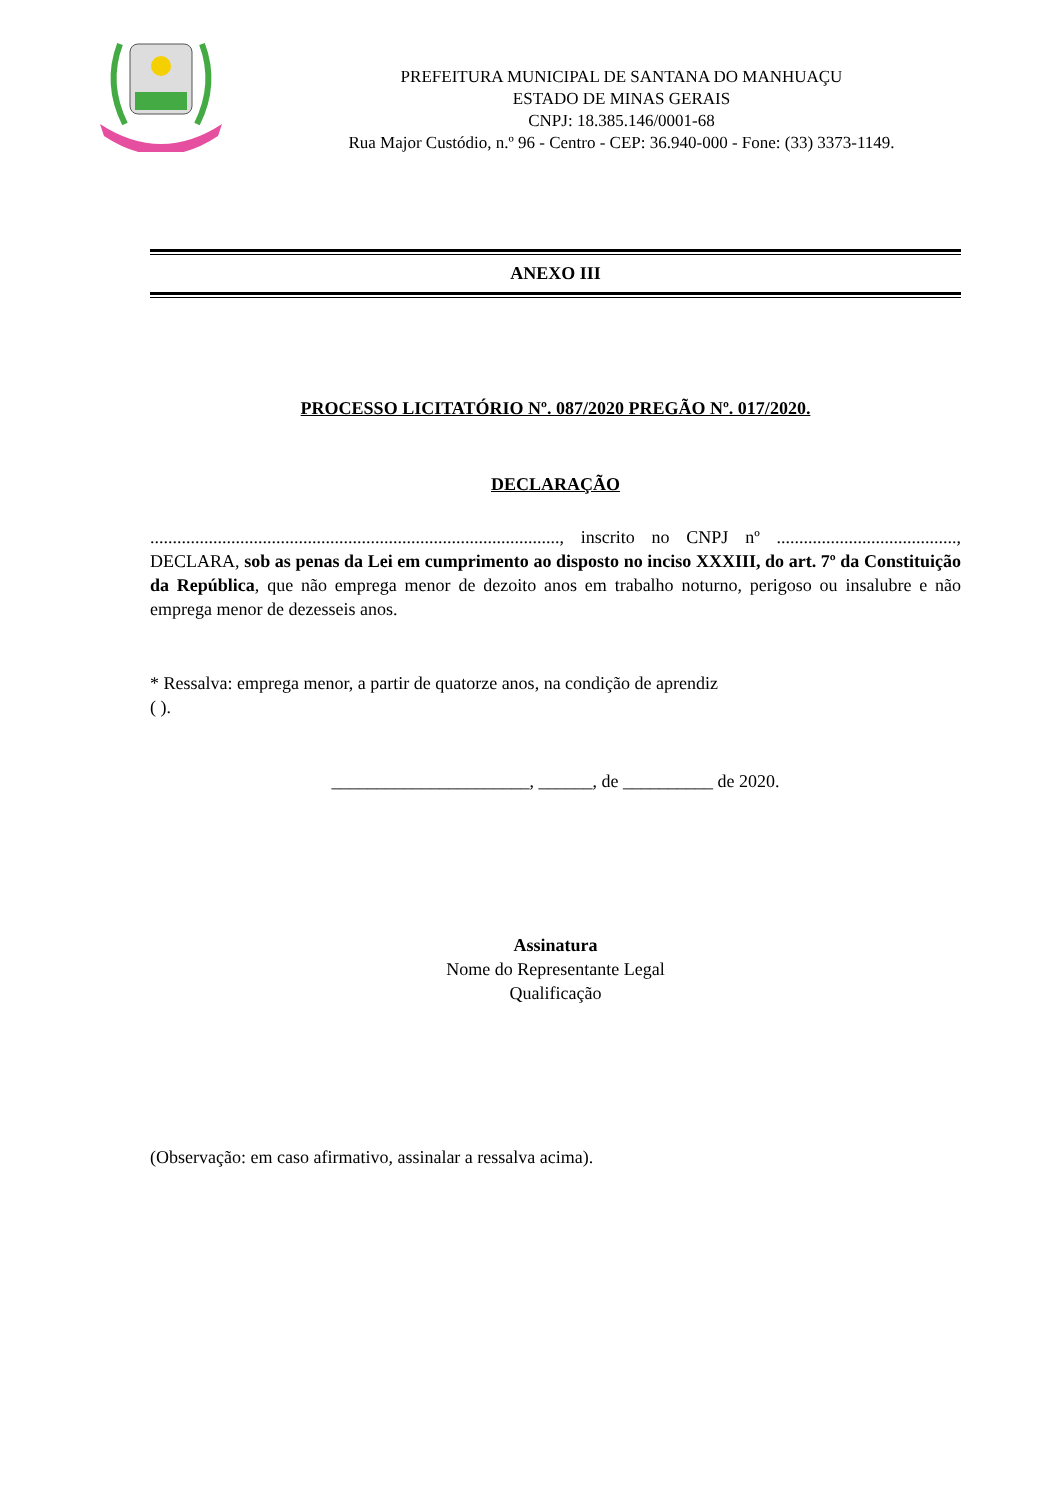PREFEITURA MUNICIPAL DE SANTANA DO MANHUAÇU
ESTADO DE MINAS GERAIS
CNPJ: 18.385.146/0001-68
Rua Major Custódio, n.º 96 - Centro - CEP: 36.940-000 - Fone: (33) 3373-1149.
ANEXO III
PROCESSO LICITATÓRIO Nº. 087/2020 PREGÃO Nº. 017/2020.
DECLARAÇÃO
..........................................................................................., inscrito no CNPJ nº ........................................, DECLARA, sob as penas da Lei em cumprimento ao disposto no inciso XXXIII, do art. 7º da Constituição da República, que não emprega menor de dezoito anos em trabalho noturno, perigoso ou insalubre e não emprega menor de dezesseis anos.
* Ressalva: emprega menor, a partir de quatorze anos, na condição de aprendiz
( ).
______________________, ______, de __________ de 2020.
Assinatura
Nome do Representante Legal
Qualificação
(Observação: em caso afirmativo, assinalar a ressalva acima).